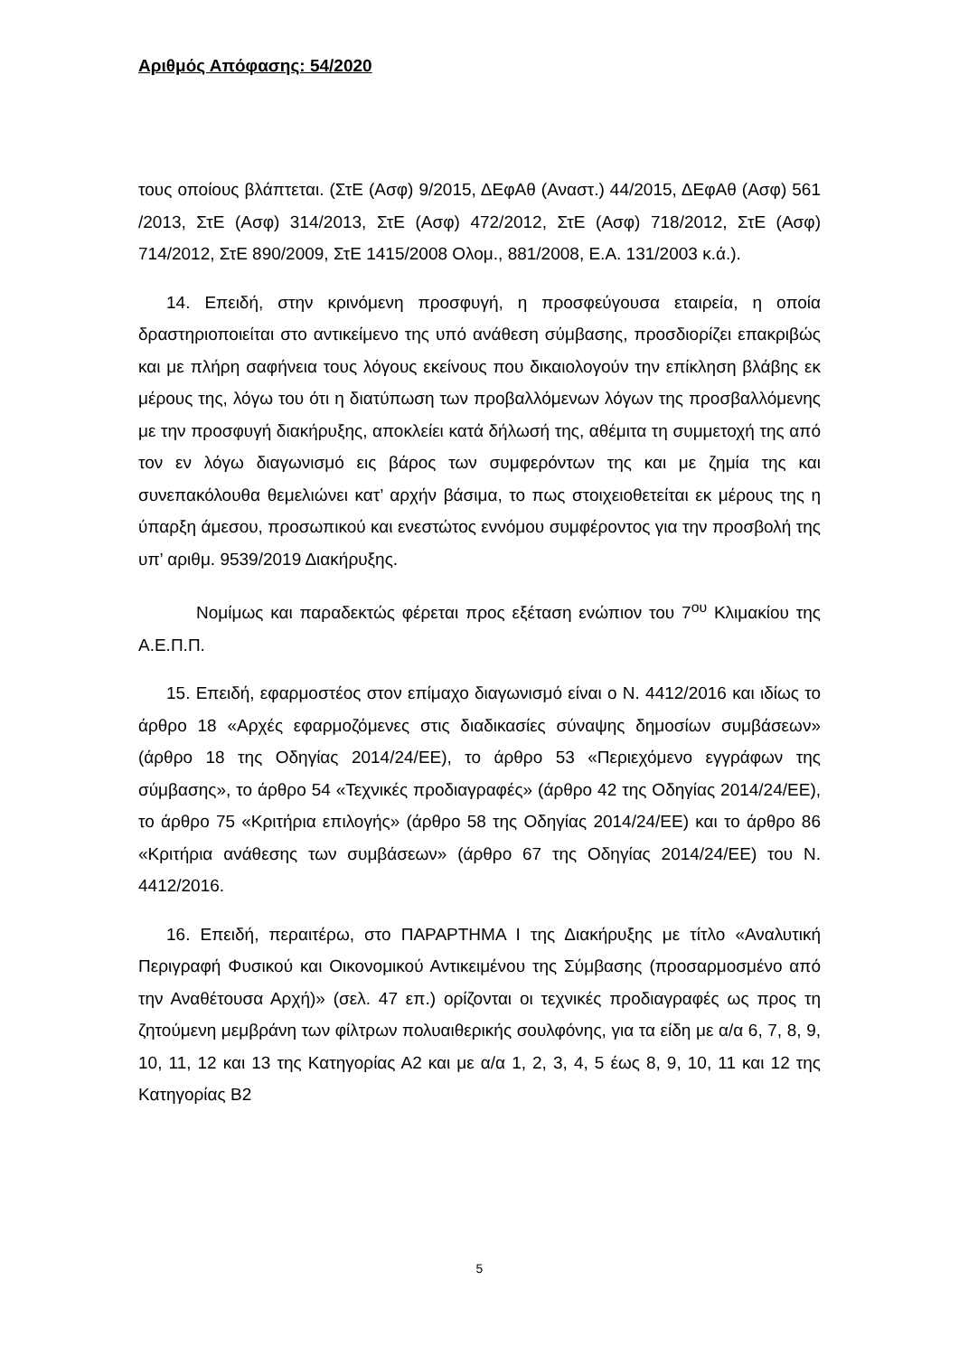Αριθμός Απόφασης: 54/2020
τους οποίους βλάπτεται. (ΣτΕ (Ασφ) 9/2015, ΔΕφΑθ (Αναστ.) 44/2015, ΔΕφΑθ (Ασφ) 561 /2013, ΣτΕ (Ασφ) 314/2013, ΣτΕ (Ασφ) 472/2012, ΣτΕ (Ασφ) 718/2012, ΣτΕ (Ασφ) 714/2012, ΣτΕ 890/2009, ΣτΕ 1415/2008 Ολομ., 881/2008, Ε.Α. 131/2003 κ.ά.).
14. Επειδή, στην κρινόμενη προσφυγή, η προσφεύγουσα εταιρεία, η οποία δραστηριοποιείται στο αντικείμενο της υπό ανάθεση σύμβασης, προσδιορίζει επακριβώς και με πλήρη σαφήνεια τους λόγους εκείνους που δικαιολογούν την επίκληση βλάβης εκ μέρους της, λόγω του ότι η διατύπωση των προβαλλόμενων λόγων της προσβαλλόμενης με την προσφυγή διακήρυξης, αποκλείει κατά δήλωσή της, αθέμιτα τη συμμετοχή της από τον εν λόγω διαγωνισμό εις βάρος των συμφερόντων της και με ζημία της και συνεπακόλουθα θεμελιώνει κατ’ αρχήν βάσιμα, το πως στοιχειοθετείται εκ μέρους της η ύπαρξη άμεσου, προσωπικού και ενεστώτος εννόμου συμφέροντος για την προσβολή της υπ’ αριθμ. 9539/2019 Διακήρυξης.
Νομίμως και παραδεκτώς φέρεται προς εξέταση ενώπιον του 7<sup>ου</sup> Κλιμακίου της Α.Ε.Π.Π.
15. Επειδή, εφαρμοστέος στον επίμαχο διαγωνισμό είναι ο Ν. 4412/2016 και ιδίως το άρθρο 18 «Αρχές εφαρμοζόμενες στις διαδικασίες σύναψης δημοσίων συμβάσεων» (άρθρο 18 της Οδηγίας 2014/24/ΕΕ), το άρθρο 53 «Περιεχόμενο εγγράφων της σύμβασης», το άρθρο 54 «Τεχνικές προδιαγραφές» (άρθρο 42 της Οδηγίας 2014/24/ΕΕ), το άρθρο 75 «Κριτήρια επιλογής» (άρθρο 58 της Οδηγίας 2014/24/ΕΕ) και το άρθρο 86 «Κριτήρια ανάθεσης των συμβάσεων» (άρθρο 67 της Οδηγίας 2014/24/ΕΕ) του Ν. 4412/2016.
16. Επειδή, περαιτέρω, στο ΠΑΡΑΡΤΗΜΑ Ι της Διακήρυξης με τίτλο «Αναλυτική Περιγραφή Φυσικού και Οικονομικού Αντικειμένου της Σύμβασης (προσαρμοσμένο από την Αναθέτουσα Αρχή)» (σελ. 47 επ.) ορίζονται οι τεχνικές προδιαγραφές ως προς τη ζητούμενη μεμβράνη των φίλτρων πολυαιθερικής σουλφόνης, για τα είδη με α/α 6, 7, 8, 9, 10, 11, 12 και 13 της Κατηγορίας Α2 και με α/α 1, 2, 3, 4, 5 έως 8, 9, 10, 11 και 12 της Κατηγορίας Β2
5